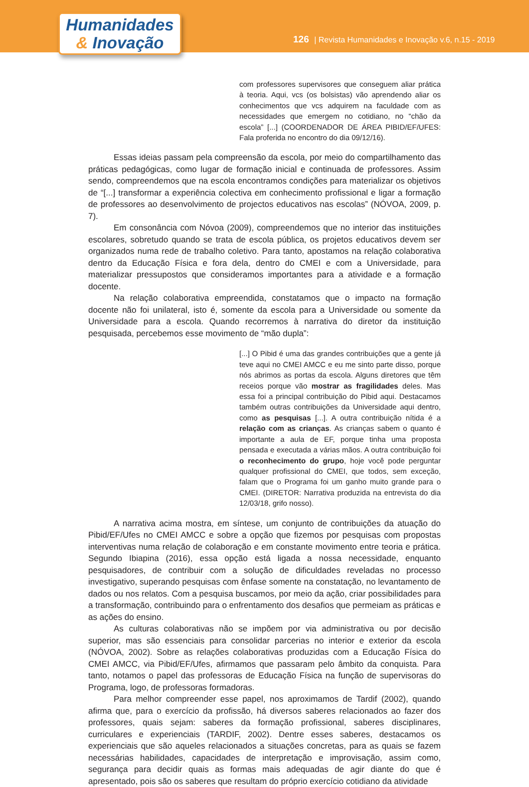Humanidades
& Inovação
126 | Revista Humanidades e Inovação v.6, n.15 - 2019
com professores supervisores que conseguem aliar prática à teoria. Aqui, vcs (os bolsistas) vão aprendendo aliar os conhecimentos que vcs adquirem na faculdade com as necessidades que emergem no cotidiano, no “chão da escola” [...] (COORDENADOR DE ÁREA PIBID/EF/UFES: Fala proferida no encontro do dia 09/12/16).
Essas ideias passam pela compreensão da escola, por meio do compartilhamento das práticas pedagógicas, como lugar de formação inicial e continuada de professores. Assim sendo, compreendemos que na escola encontramos condições para materializar os objetivos de “[...] transformar a experiência colectiva em conhecimento profissional e ligar a formação de professores ao desenvolvimento de projectos educativos nas escolas” (NÓVOA, 2009, p. 7).
Em consonância com Nóvoa (2009), compreendemos que no interior das instituições escolares, sobretudo quando se trata de escola pública, os projetos educativos devem ser organizados numa rede de trabalho coletivo. Para tanto, apostamos na relação colaborativa dentro da Educação Física e fora dela, dentro do CMEI e com a Universidade, para materializar pressupostos que consideramos importantes para a atividade e a formação docente.
Na relação colaborativa empreendida, constatamos que o impacto na formação docente não foi unilateral, isto é, somente da escola para a Universidade ou somente da Universidade para a escola. Quando recorremos à narrativa do diretor da instituição pesquisada, percebemos esse movimento de “mão dupla”:
[...] O Pibid é uma das grandes contribuições que a gente já teve aqui no CMEI AMCC e eu me sinto parte disso, porque nós abrimos as portas da escola. Alguns diretores que têm receios porque vão mostrar as fragilidades deles. Mas essa foi a principal contribuição do Pibid aqui. Destacamos também outras contribuições da Universidade aqui dentro, como as pesquisas [...]. A outra contribuição nítida é a relação com as crianças. As crianças sabem o quanto é importante a aula de EF, porque tinha uma proposta pensada e executada a várias mãos. A outra contribuição foi o reconhecimento do grupo, hoje você pode perguntar qualquer profissional do CMEI, que todos, sem exceção, falam que o Programa foi um ganho muito grande para o CMEI. (DIRETOR: Narrativa produzida na entrevista do dia 12/03/18, grifo nosso).
A narrativa acima mostra, em síntese, um conjunto de contribuições da atuação do Pibid/EF/Ufes no CMEI AMCC e sobre a opção que fizemos por pesquisas com propostas interventivas numa relação de colaboração e em constante movimento entre teoria e prática. Segundo Ibiapina (2016), essa opção está ligada a nossa necessidade, enquanto pesquisadores, de contribuir com a solução de dificuldades reveladas no processo investigativo, superando pesquisas com ênfase somente na constatação, no levantamento de dados ou nos relatos. Com a pesquisa buscamos, por meio da ação, criar possibilidades para a transformação, contribuindo para o enfrentamento dos desafios que permeiam as práticas e as ações do ensino.
As culturas colaborativas não se impõem por via administrativa ou por decisão superior, mas são essenciais para consolidar parcerias no interior e exterior da escola (NÓVOA, 2002). Sobre as relações colaborativas produzidas com a Educação Física do CMEI AMCC, via Pibid/EF/Ufes, afirmamos que passaram pelo âmbito da conquista. Para tanto, notamos o papel das professoras de Educação Física na função de supervisoras do Programa, logo, de professoras formadoras.
Para melhor compreender esse papel, nos aproximamos de Tardif (2002), quando afirma que, para o exercício da profissão, há diversos saberes relacionados ao fazer dos professores, quais sejam: saberes da formação profissional, saberes disciplinares, curriculares e experienciais (TARDIF, 2002). Dentre esses saberes, destacamos os experienciais que são aqueles relacionados a situações concretas, para as quais se fazem necessárias habilidades, capacidades de interpretação e improvisação, assim como, segurança para decidir quais as formas mais adequadas de agir diante do que é apresentado, pois são os saberes que resultam do próprio exercício cotidiano da atividade